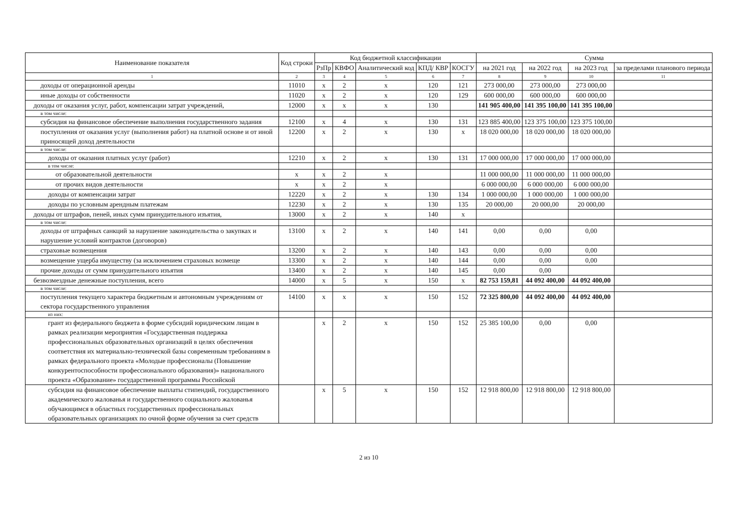| Наименование показателя | Код строки | Код бюджетной классификации | | | | | Сумма | | | |
| --- | --- | --- | --- | --- | --- | --- | --- | --- | --- | --- |
| | | РзПр | КВФО | Аналитический код | КПД/ КВР | КОСГУ | на 2021 год | на 2022 год | на 2023 год | за пределами планового периода |
| 1 | 2 | 3 | 4 | 5 | 6 | 7 | 8 | 9 | 10 | 11 |
| доходы от операционной аренды | 11010 | x | 2 | x | 120 | 121 | 273 000,00 | 273 000,00 | 273 000,00 | |
| иные доходы от собственности | 11020 | x | 2 | x | 120 | 129 | 600 000,00 | 600 000,00 | 600 000,00 | |
| доходы от оказания услуг, работ, компенсации затрат учреждений, | 12000 | x | x | x | 130 | | 141 905 400,00 | 141 395 100,00 | 141 395 100,00 | |
| в том числе: | | | | | | | | | | |
| субсидия на финансовое обеспечение выполнения государственного задания | 12100 | x | 4 | x | 130 | 131 | 123 885 400,00 | 123 375 100,00 | 123 375 100,00 | |
| поступления от оказания услуг (выполнения работ) на платной основе и от иной приносящей доход деятельности | 12200 | x | 2 | x | 130 | x | 18 020 000,00 | 18 020 000,00 | 18 020 000,00 | |
| в том числе: | | | | | | | | | | |
| доходы от оказания платных услуг (работ) | 12210 | x | 2 | x | 130 | 131 | 17 000 000,00 | 17 000 000,00 | 17 000 000,00 | |
| в том числе: | | | | | | | | | | |
| от образовательной деятельности | x | x | 2 | x | | | 11 000 000,00 | 11 000 000,00 | 11 000 000,00 | |
| от прочих видов деятельности | x | x | 2 | x | | | 6 000 000,00 | 6 000 000,00 | 6 000 000,00 | |
| доходы от компенсации затрат | 12220 | x | 2 | x | 130 | 134 | 1 000 000,00 | 1 000 000,00 | 1 000 000,00 | |
| доходы по условным арендным платежам | 12230 | x | 2 | x | 130 | 135 | 20 000,00 | 20 000,00 | 20 000,00 | |
| доходы от штрафов, пеней, иных сумм принудительного изъятия, | 13000 | x | 2 | x | 140 | x | | | | |
| в том числе: | | | | | | | | | | |
| доходы от штрафных санкций за нарушение законодательства о закупках и нарушение условий контрактов (договоров) | 13100 | x | 2 | x | 140 | 141 | 0,00 | 0,00 | 0,00 | |
| страховые возмещения | 13200 | x | 2 | x | 140 | 143 | 0,00 | 0,00 | 0,00 | |
| возмещение ущерба имуществу (за исключением страховых возмеще | 13300 | x | 2 | x | 140 | 144 | 0,00 | 0,00 | 0,00 | |
| прочие доходы от сумм принудительного изъятия | 13400 | x | 2 | x | 140 | 145 | 0,00 | 0,00 | | |
| безвозмездные денежные поступления, всего | 14000 | x | 5 | x | 150 | x | 82 753 159,81 | 44 092 400,00 | 44 092 400,00 | |
| в том числе: | | | | | | | | | | |
| поступления текущего характера бюджетным и автономным учреждениям от сектора государственного управления | 14100 | x | x | x | 150 | 152 | 72 325 800,00 | 44 092 400,00 | 44 092 400,00 | |
| из них: | | | | | | | | | | |
| грант из федерального бюджета в форме субсидий юридическим лицам в рамках реализации мероприятия «Государственная поддержка профессиональных образовательных организаций в целях обеспечения соответствия их материально-технической базы современным требованиям в рамках федерального проекта «Молодые профессионалы (Повышение конкурентоспособности профессионального образования)» национального проекта «Образование» государственной программы Российской | | x | 2 | x | 150 | 152 | 25 385 100,00 | 0,00 | 0,00 | |
| субсидия на финансовое обеспечение выплаты стипендий, государственного академического жалованья и государственного социального жалованья обучающимся в областных государственных профессиональных образовательных организациях по очной форме обучения за счет средств | | x | 5 | x | 150 | 152 | 12 918 800,00 | 12 918 800,00 | 12 918 800,00 | |
2 из 10